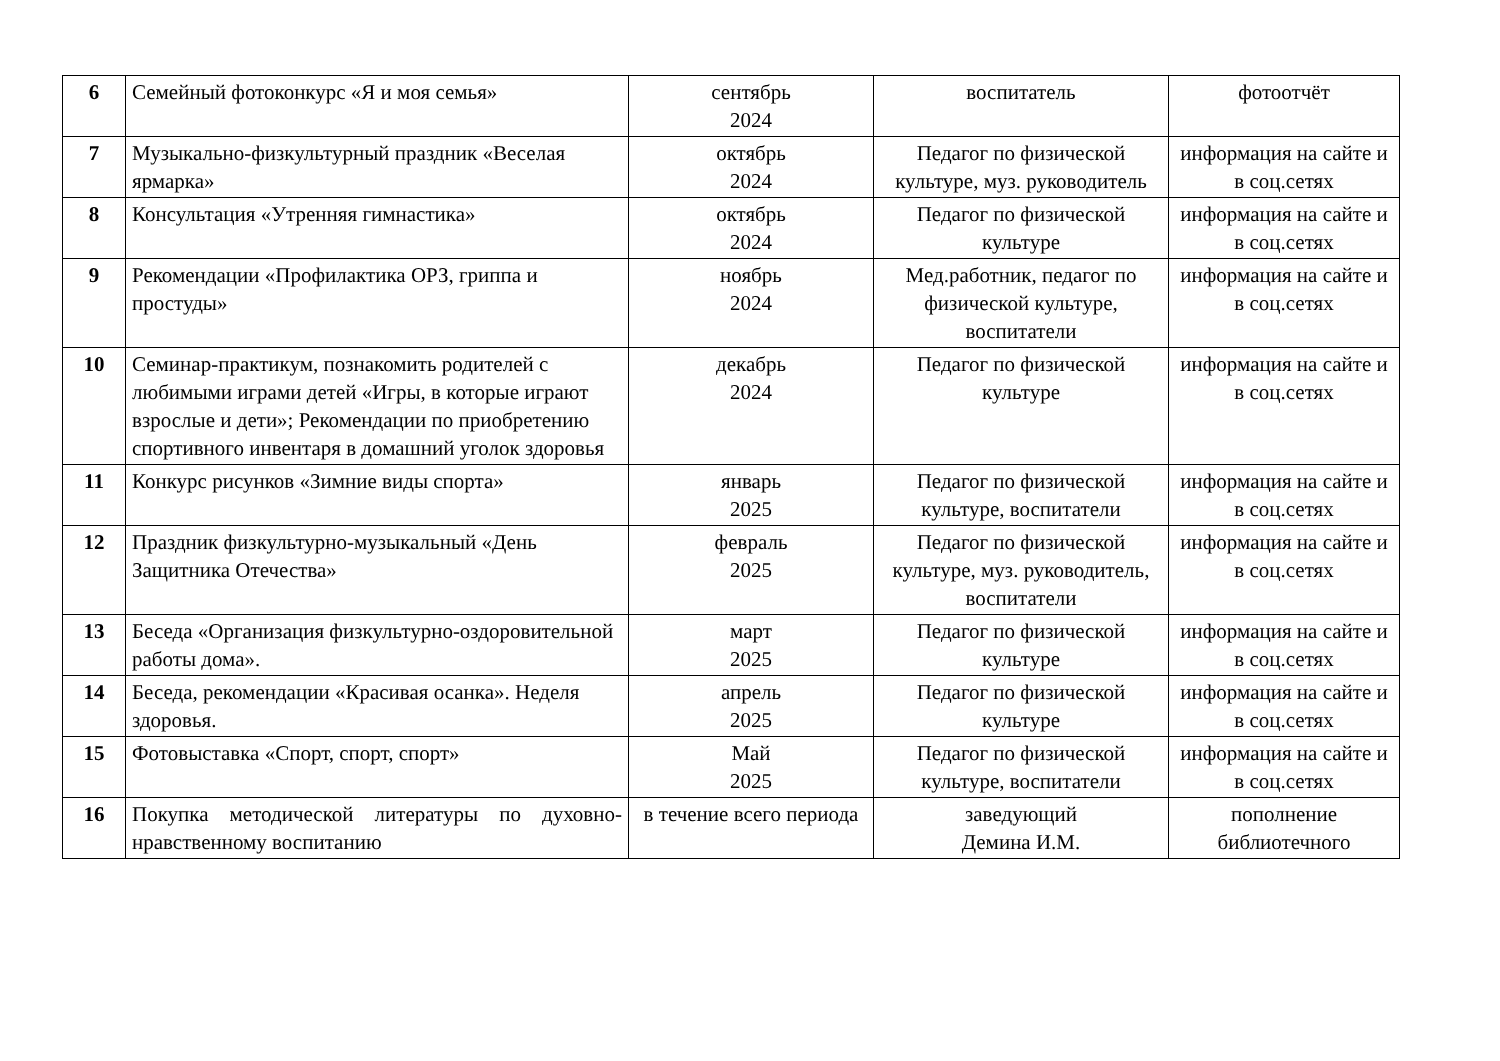| 6 | Семейный фотоконкурс «Я и моя семья» | сентябрь 2024 | воспитатель | фотоотчёт |
| 7 | Музыкально-физкультурный праздник «Веселая ярмарка» | октябрь 2024 | Педагог по физической культуре, муз. руководитель | информация на сайте и в соц.сетях |
| 8 | Консультация «Утренняя гимнастика» | октябрь 2024 | Педагог по физической культуре | информация на сайте и в соц.сетях |
| 9 | Рекомендации «Профилактика ОРЗ, гриппа и простуды» | ноябрь 2024 | Мед.работник, педагог по физической культуре, воспитатели | информация на сайте и в соц.сетях |
| 10 | Семинар-практикум, познакомить родителей с любимыми играми детей «Игры, в которые играют взрослые и дети»; Рекомендации по приобретению спортивного инвентаря в домашний уголок здоровья | декабрь 2024 | Педагог по физической культуре | информация на сайте и в соц.сетях |
| 11 | Конкурс рисунков «Зимние виды спорта» | январь 2025 | Педагог по физической культуре, воспитатели | информация на сайте и в соц.сетях |
| 12 | Праздник физкультурно-музыкальный «День Защитника Отечества» | февраль 2025 | Педагог по физической культуре, муз. руководитель, воспитатели | информация на сайте и в соц.сетях |
| 13 | Беседа «Организация физкультурно-оздоровительной работы дома». | март 2025 | Педагог по физической культуре | информация на сайте и в соц.сетях |
| 14 | Беседа, рекомендации «Красивая осанка». Неделя здоровья. | апрель 2025 | Педагог по физической культуре | информация на сайте и в соц.сетях |
| 15 | Фотовыставка «Спорт, спорт, спорт» | Май 2025 | Педагог по физической культуре, воспитатели | информация на сайте и в соц.сетях |
| 16 | Покупка методической литературы по духовно-нравственному воспитанию | в течение всего периода | заведующий Демина И.М. | пополнение библиотечного |